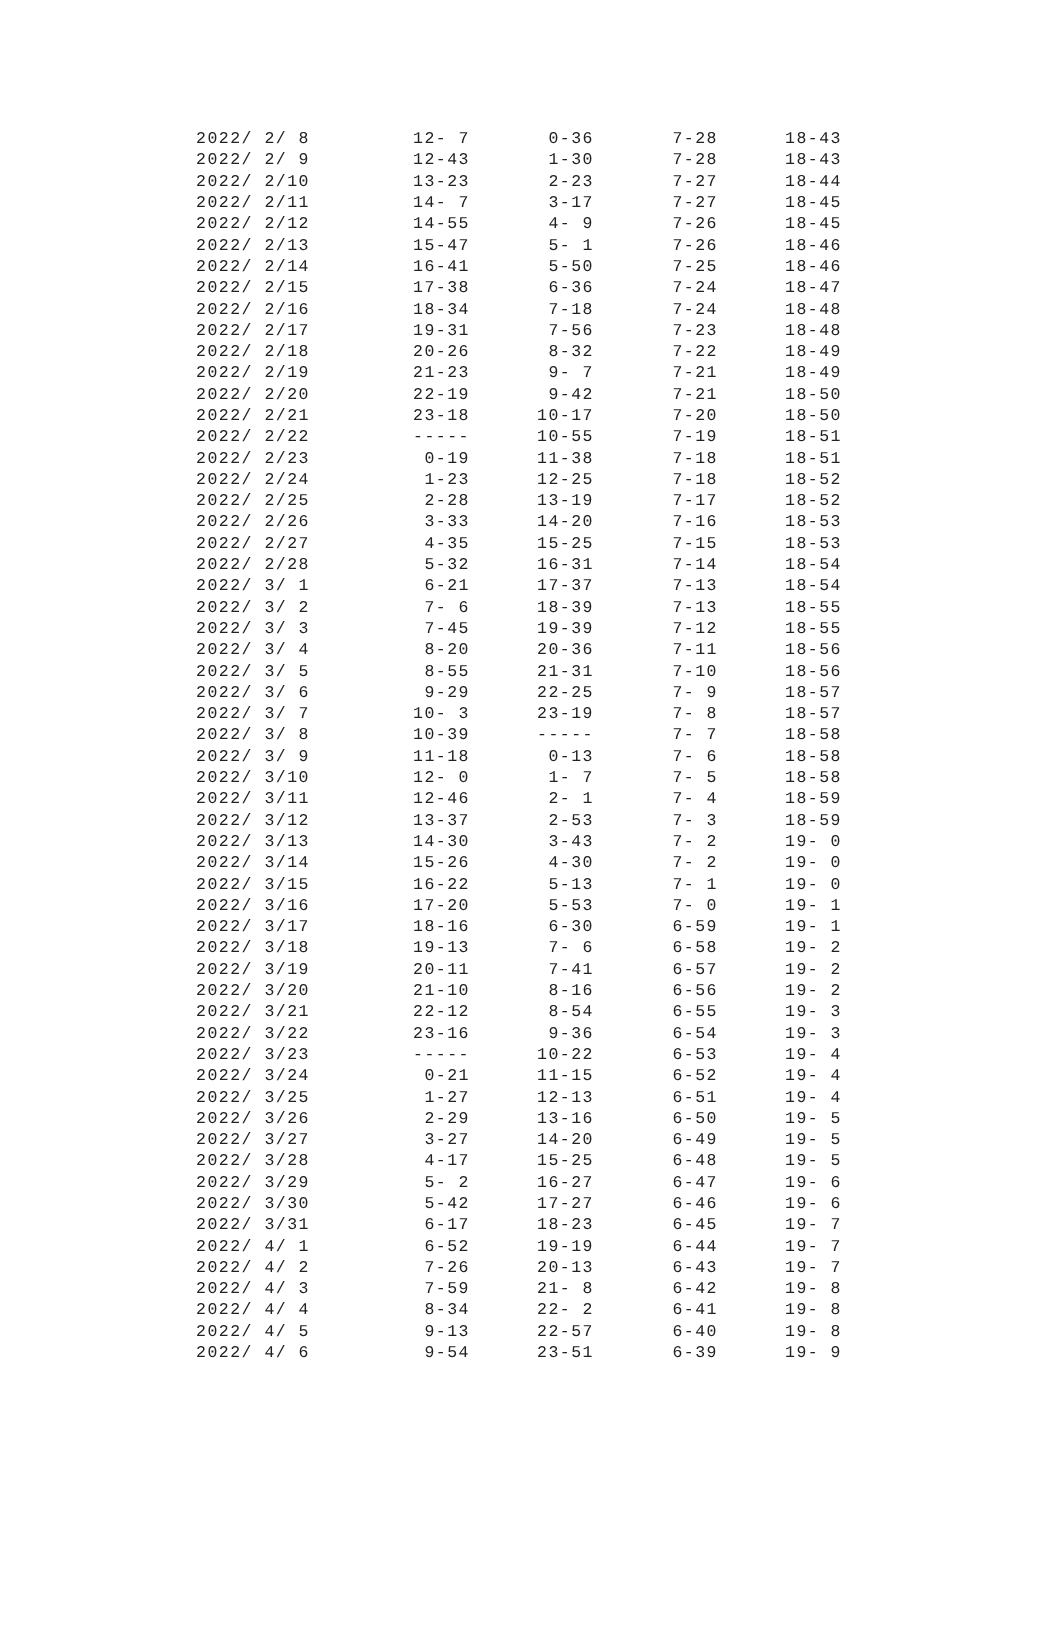| 2022/ 2/ 8 | 12- 7 | 0-36 | 7-28 | 18-43 |
| 2022/ 2/ 9 | 12-43 | 1-30 | 7-28 | 18-43 |
| 2022/ 2/10 | 13-23 | 2-23 | 7-27 | 18-44 |
| 2022/ 2/11 | 14- 7 | 3-17 | 7-27 | 18-45 |
| 2022/ 2/12 | 14-55 | 4- 9 | 7-26 | 18-45 |
| 2022/ 2/13 | 15-47 | 5- 1 | 7-26 | 18-46 |
| 2022/ 2/14 | 16-41 | 5-50 | 7-25 | 18-46 |
| 2022/ 2/15 | 17-38 | 6-36 | 7-24 | 18-47 |
| 2022/ 2/16 | 18-34 | 7-18 | 7-24 | 18-48 |
| 2022/ 2/17 | 19-31 | 7-56 | 7-23 | 18-48 |
| 2022/ 2/18 | 20-26 | 8-32 | 7-22 | 18-49 |
| 2022/ 2/19 | 21-23 | 9- 7 | 7-21 | 18-49 |
| 2022/ 2/20 | 22-19 | 9-42 | 7-21 | 18-50 |
| 2022/ 2/21 | 23-18 | 10-17 | 7-20 | 18-50 |
| 2022/ 2/22 | ----- | 10-55 | 7-19 | 18-51 |
| 2022/ 2/23 | 0-19 | 11-38 | 7-18 | 18-51 |
| 2022/ 2/24 | 1-23 | 12-25 | 7-18 | 18-52 |
| 2022/ 2/25 | 2-28 | 13-19 | 7-17 | 18-52 |
| 2022/ 2/26 | 3-33 | 14-20 | 7-16 | 18-53 |
| 2022/ 2/27 | 4-35 | 15-25 | 7-15 | 18-53 |
| 2022/ 2/28 | 5-32 | 16-31 | 7-14 | 18-54 |
| 2022/ 3/ 1 | 6-21 | 17-37 | 7-13 | 18-54 |
| 2022/ 3/ 2 | 7- 6 | 18-39 | 7-13 | 18-55 |
| 2022/ 3/ 3 | 7-45 | 19-39 | 7-12 | 18-55 |
| 2022/ 3/ 4 | 8-20 | 20-36 | 7-11 | 18-56 |
| 2022/ 3/ 5 | 8-55 | 21-31 | 7-10 | 18-56 |
| 2022/ 3/ 6 | 9-29 | 22-25 | 7- 9 | 18-57 |
| 2022/ 3/ 7 | 10- 3 | 23-19 | 7- 8 | 18-57 |
| 2022/ 3/ 8 | 10-39 | ----- | 7- 7 | 18-58 |
| 2022/ 3/ 9 | 11-18 | 0-13 | 7- 6 | 18-58 |
| 2022/ 3/10 | 12- 0 | 1- 7 | 7- 5 | 18-58 |
| 2022/ 3/11 | 12-46 | 2- 1 | 7- 4 | 18-59 |
| 2022/ 3/12 | 13-37 | 2-53 | 7- 3 | 18-59 |
| 2022/ 3/13 | 14-30 | 3-43 | 7- 2 | 19- 0 |
| 2022/ 3/14 | 15-26 | 4-30 | 7- 2 | 19- 0 |
| 2022/ 3/15 | 16-22 | 5-13 | 7- 1 | 19- 0 |
| 2022/ 3/16 | 17-20 | 5-53 | 7- 0 | 19- 1 |
| 2022/ 3/17 | 18-16 | 6-30 | 6-59 | 19- 1 |
| 2022/ 3/18 | 19-13 | 7- 6 | 6-58 | 19- 2 |
| 2022/ 3/19 | 20-11 | 7-41 | 6-57 | 19- 2 |
| 2022/ 3/20 | 21-10 | 8-16 | 6-56 | 19- 2 |
| 2022/ 3/21 | 22-12 | 8-54 | 6-55 | 19- 3 |
| 2022/ 3/22 | 23-16 | 9-36 | 6-54 | 19- 3 |
| 2022/ 3/23 | ----- | 10-22 | 6-53 | 19- 4 |
| 2022/ 3/24 | 0-21 | 11-15 | 6-52 | 19- 4 |
| 2022/ 3/25 | 1-27 | 12-13 | 6-51 | 19- 4 |
| 2022/ 3/26 | 2-29 | 13-16 | 6-50 | 19- 5 |
| 2022/ 3/27 | 3-27 | 14-20 | 6-49 | 19- 5 |
| 2022/ 3/28 | 4-17 | 15-25 | 6-48 | 19- 5 |
| 2022/ 3/29 | 5- 2 | 16-27 | 6-47 | 19- 6 |
| 2022/ 3/30 | 5-42 | 17-27 | 6-46 | 19- 6 |
| 2022/ 3/31 | 6-17 | 18-23 | 6-45 | 19- 7 |
| 2022/ 4/ 1 | 6-52 | 19-19 | 6-44 | 19- 7 |
| 2022/ 4/ 2 | 7-26 | 20-13 | 6-43 | 19- 7 |
| 2022/ 4/ 3 | 7-59 | 21- 8 | 6-42 | 19- 8 |
| 2022/ 4/ 4 | 8-34 | 22- 2 | 6-41 | 19- 8 |
| 2022/ 4/ 5 | 9-13 | 22-57 | 6-40 | 19- 8 |
| 2022/ 4/ 6 | 9-54 | 23-51 | 6-39 | 19- 9 |